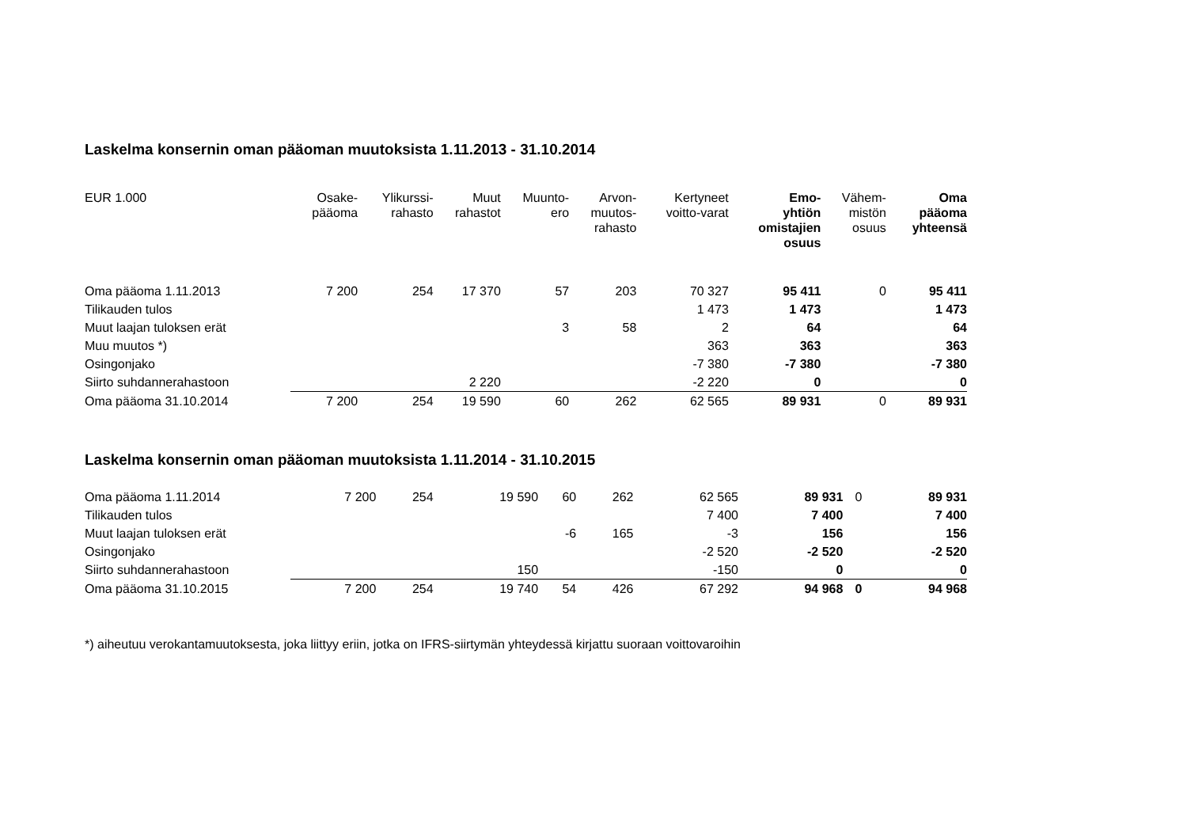Laskelma konsernin oman pääoman muutoksista 1.11.2013 - 31.10.2014
| EUR 1.000 | Osake- pääoma | Ylikurssi- rahasto | Muut rahastot | Muunto- ero | Arvon- muutos- rahasto | Kertyneet voitto-varat | Emo- yhtiön omistajien osuus | Vähem- mistön osuus | Oma pääoma yhteensä |
| --- | --- | --- | --- | --- | --- | --- | --- | --- | --- |
| Oma pääoma 1.11.2013 | 7 200 | 254 | 17 370 | 57 | 203 | 70 327 | 95 411 | 0 | 95 411 |
| Tilikauden tulos | | | | | | 1 473 | 1 473 | | 1 473 |
| Muut laajan tuloksen erät | | | | 3 | 58 | 2 | 64 | | 64 |
| Muu muutos *) | | | | | | 363 | 363 | | 363 |
| Osingonjako | | | | | | -7 380 | -7 380 | | -7 380 |
| Siirto suhdannerahastoon | | | 2 220 | | | -2 220 | 0 | | 0 |
| Oma pääoma 31.10.2014 | 7 200 | 254 | 19 590 | 60 | 262 | 62 565 | 89 931 | 0 | 89 931 |
Laskelma konsernin oman pääoman muutoksista 1.11.2014 - 31.10.2015
| Oma pääoma 1.11.2014 | 7 200 | 254 | 19 590 | 60 | 262 | 62 565 | 89 931 | 0 | 89 931 |
| Tilikauden tulos | | | | | | 7 400 | 7 400 | | 7 400 |
| Muut laajan tuloksen erät | | | | -6 | 165 | -3 | 156 | | 156 |
| Osingonjako | | | | | | -2 520 | -2 520 | | -2 520 |
| Siirto suhdannerahastoon | | | 150 | | | -150 | 0 | | 0 |
| Oma pääoma 31.10.2015 | 7 200 | 254 | 19 740 | 54 | 426 | 67 292 | 94 968 | 0 | 94 968 |
*) aiheutuu verokantamuutoksesta, joka liittyy eriin, jotka on IFRS-siirtymän yhteydessä kirjattu suoraan voittovaroihin